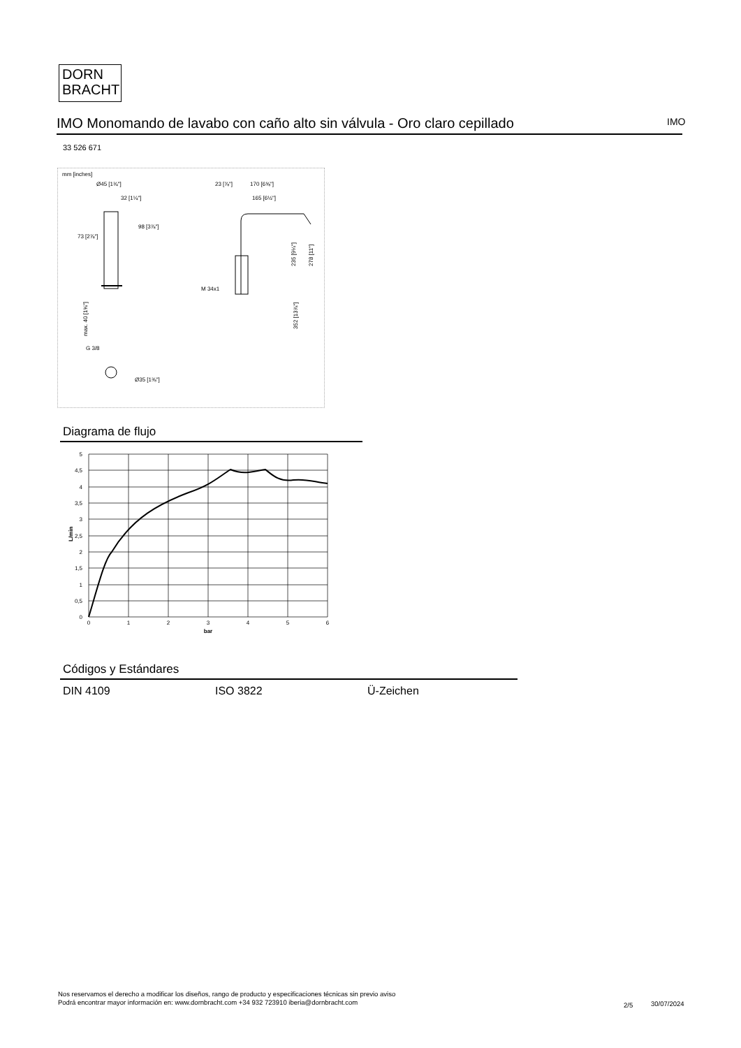DORN
BRACHT
IMO Monomando de lavabo con caño alto sin válvula - Oro claro cepillado IMO
33 526 671
mm [inches]
Ø45 [1¾"]
32 [1¼"]
98 [3⅞"]
73 [2⅞"]
G 3/8
Ø35 [1⅜"]
23 [⅞"]
170 [6⅝"]
165 [6½"]
M 34x1
235 [9¼"]
278 [11"]
352 [13⅞"]
max. 40 [1⅝"]
Diagrama de flujo
5
4,5
4
3,5
3
2,5
2
1,5
1
0,5
0
0
1
2
3
4
5
6
bar
L/min
Códigos y Estándares
DIN 4109 ISO 3822 Ü-Zeichen
Nos reservamos el derecho a modificar los diseños, rango de producto y especificaciones técnicas sin previo aviso
Podrá encontrar mayor información en: www.dornbracht.com +34 932 723910 iberia@dornbracht.com
2/5 30/07/2024